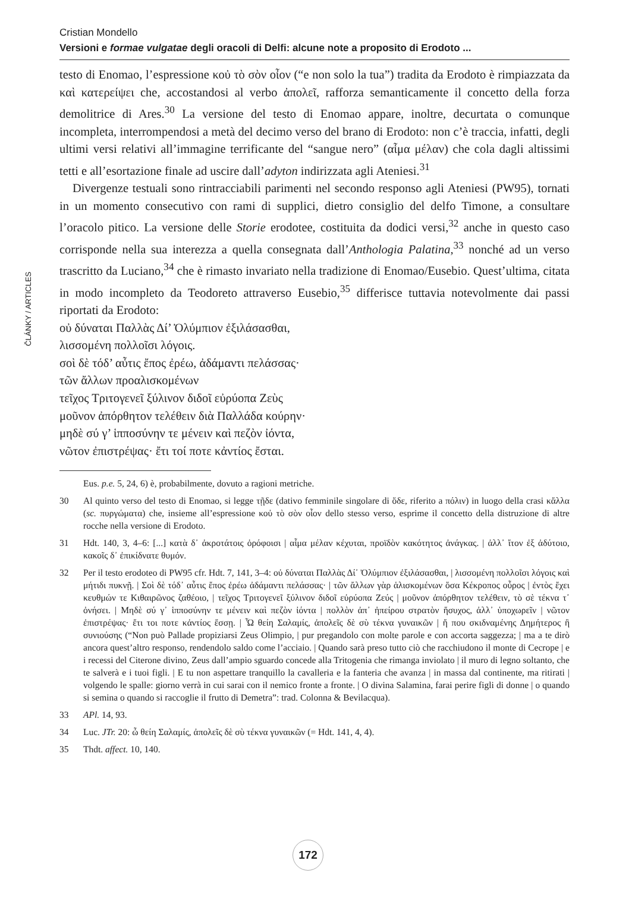Cristian Mondello
Versioni e formae vulgatae degli oracoli di Delfi: alcune note a proposito di Erodoto ...
ČLÁNKY / ARTICLES
testo di Enomao, l’espressione κοὐ τὸ σὸν οἶον (“e non solo la tua”) tradita da Erodoto è rimpiazzata da καὶ κατερείψει che, accostandosi al verbo ἀπολεῖ, rafforza semanticamente il concetto della forza demolitrice di Ares.<sup>30</sup> La versione del testo di Enomao appare, inoltre, decurtata o comunque incompleta, interrompendosi a metà del decimo verso del brano di Erodoto: non c’è traccia, infatti, degli ultimi versi relativi all’immagine terrificante del “sangue nero” (αἷμα μέλαν) che cola dagli altissimi tetti e all’esortazione finale ad uscire dall’adyton indirizzata agli Ateniesi.<sup>31</sup>
Divergenze testuali sono rintracciabili parimenti nel secondo responso agli Ateniesi (PW95), tornati in un momento consecutivo con rami di supplici, dietro consiglio del delfo Timone, a consultare l’oracolo pitico. La versione delle Storie erodotee, costituita da dodici versi,<sup>32</sup> anche in questo caso corrisponde nella sua interezza a quella consegnata dall’Anthologia Palatina,<sup>33</sup> nonché ad un verso trascritto da Luciano,<sup>34</sup> che è rimasto invariato nella tradizione di Enomao/Eusebio. Quest’ultima, citata in modo incompleto da Teodoreto attraverso Eusebio,<sup>35</sup> differisce tuttavia notevolmente dai passi riportati da Erodoto:
οὐ δύναται Παλλὰς Δί’ Ὀλύμπιον ἐξιλάσασθαι,
λισσομένη πολλοῖσι λόγοις.
σοὶ δὲ τόδ’ αὖτις ἔπος ἐρέω, ἀδάμαντι πελάσσας·
τῶν ἄλλων προαλισκομένων
τεῖχος Τριτογενεῖ ξύλινον διδοῖ εὐρύοπα Ζεὺς
μοῦνον ἀπόρθητον τελέθειν διὰ Παλλάδα κούρην·
μηδὲ σύ γ’ ἱπποσύνην τε μένειν καὶ πεζὸν ἰόντα,
νῶτον ἐπιστρέψας· ἔτι τοί ποτε κἀντίος ἔσται.
Eus. p.e. 5, 24, 6) è, probabilmente, dovuto a ragioni metriche.
30 Al quinto verso del testo di Enomao, si legge τῇδε (dativo femminile singolare di ὅδε, riferito a πόλιν) in luogo della crasi κἄλλα (sc. πυργώματα) che, insieme all’espressione κοὐ τὸ σὸν οἶον dello stesso verso, esprime il concetto della distruzione di altre rocche nella versione di Erodoto.
31 Hdt. 140, 3, 4–6: [...] κατὰ δ᾽ ἀκροτάτοις ὀρόφοισι | αἷμα μέλαν κέχυται, προϊδὸν κακότητος ἀνάγκας. | ἀλλ᾽ ἴτον ἐξ ἀδύτοιο, κακοῖς δ᾽ ἐπικίδνατε θυμόν.
32 Per il testo erodoteo di PW95 cfr. Hdt. 7, 141, 3–4: οὐ δύναται Παλλὰς Δί᾽ Ὀλύμπιον ἐξιλάσασθαι, | λισσομένη πολλοῖσι λόγοις καὶ μήτιδι πυκνῇ. | Σοὶ δὲ τόδ᾽ αὖτις ἔπος ἐρέω ἀδάμαντι πελάσσας· | τῶν ἄλλων γὰρ ἁλισκομένων ὅσα Κέκροπος οὖρος | ἐντὸς ἔχει κευθμών τε Κιθαιρῶνος ζαθέοιο, | τεῖχος Τριτογενεῖ ξύλινον διδοῖ εὐρύοπα Ζεύς | μοῦνον ἀπόρθητον τελέθειν, τὸ σὲ τέκνα τ᾽ ὀνήσει. | Μηδὲ σύ γ᾽ ἱπποσύνην τε μένειν καὶ πεζὸν ἰόντα | πολλὸν ἀπ᾽ ἠπείρου στρατὸν ἥσυχος, ἀλλ᾽ ὑποχωρεῖν | νῶτον ἐπιστρέψας· ἔτι τοι ποτε κἀντίος ἔσσῃ. | Ὦ θείη Σαλαμίς, ἀπολεῖς δὲ σὺ τέκνα γυναικῶν | ἤ που σκιδναμένης Δημήτερος ἢ συνιούσης (“Non può Pallade propiziarsi Zeus Olimpio, | pur pregandolo con molte parole e con accorta saggezza; | ma a te dirò ancora quest’altro responso, rendendolo saldo come l’acciaio. | Quando sarà preso tutto ciò che racchiudono il monte di Cecrope | e i recessi del Citerone divino, Zeus dall’ampio sguardo concede alla Tritogenia che rimanga inviolato | il muro di legno soltanto, che te salverà e i tuoi figli. | E tu non aspettare tranquillo la cavalleria e la fanteria che avanza | in massa dal continente, ma ritirati | volgendo le spalle: giorno verrà in cui sarai con il nemico fronte a fronte. | O divina Salamina, farai perire figli di donne | o quando si semina o quando si raccoglie il frutto di Demetra”: trad. Colonna & Bevilacqua).
33 APl. 14, 93.
34 Luc. JTr. 20: ὦ θείη Σαλαμίς, ἀπολεῖς δὲ σὺ τέκνα γυναικῶν (= Hdt. 141, 4, 4).
35 Thdt. affect. 10, 140.
172